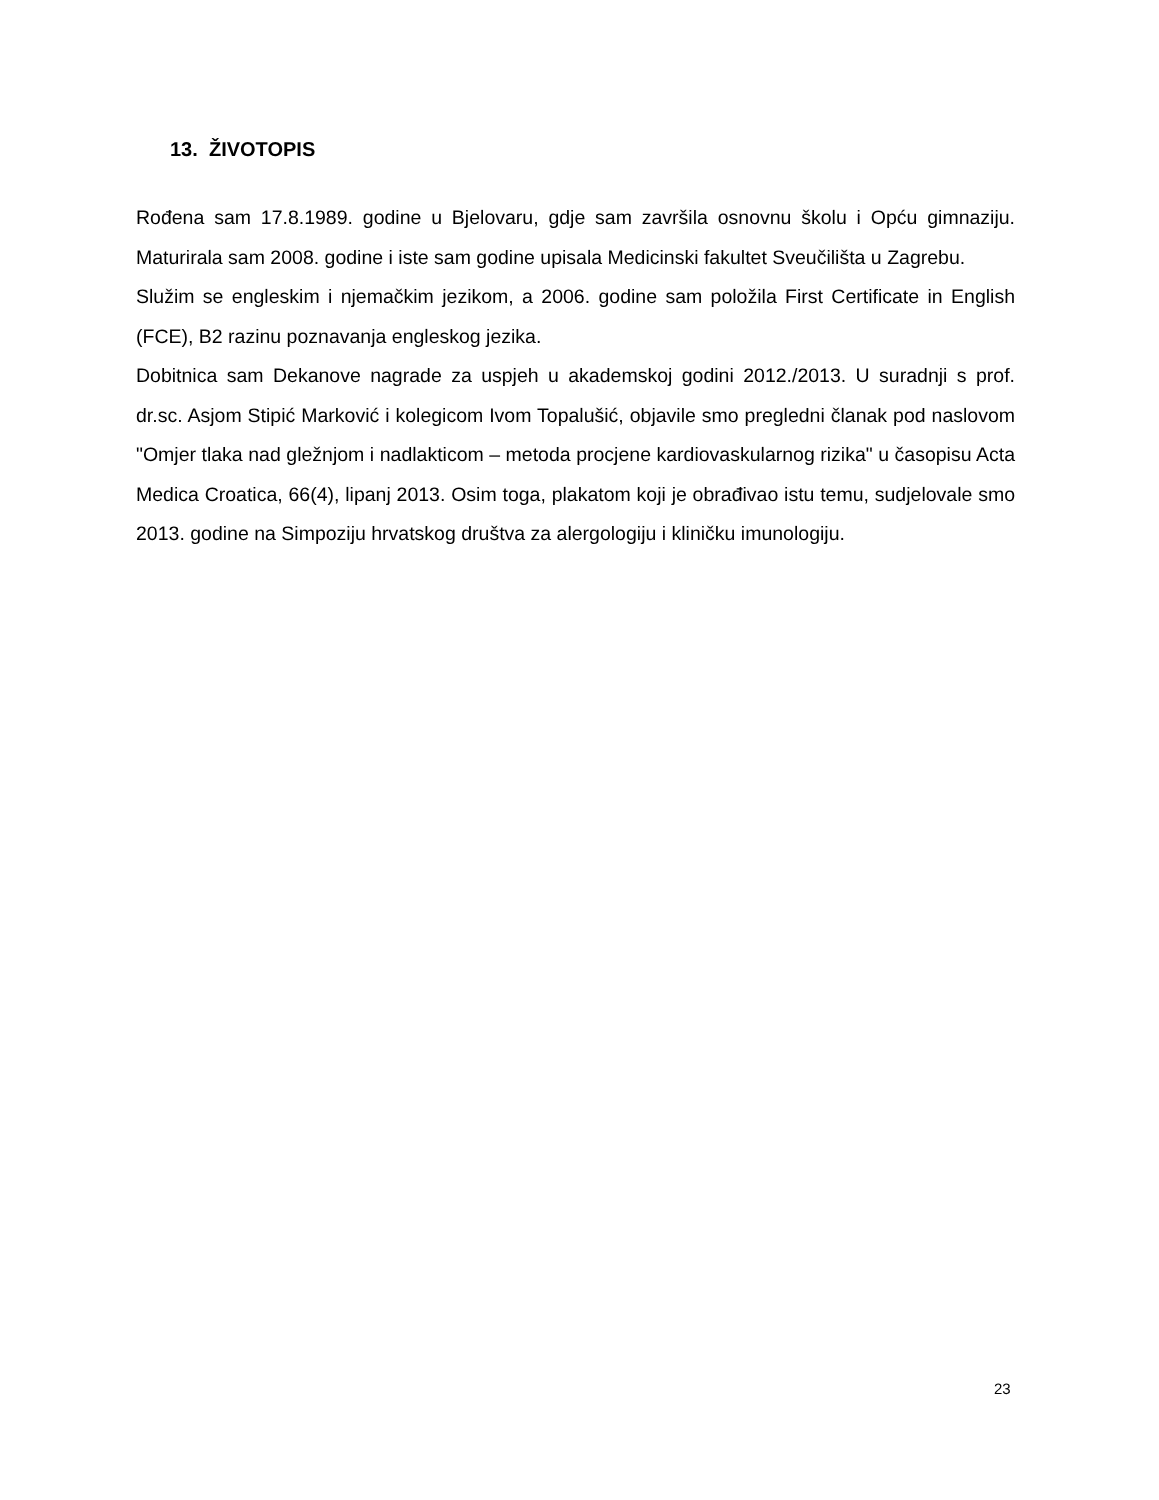13. ŽIVOTOPIS
Rođena sam 17.8.1989. godine u Bjelovaru, gdje sam završila osnovnu školu i Opću gimnaziju. Maturirala sam 2008. godine i iste sam godine upisala Medicinski fakultet Sveučilišta u Zagrebu.
Služim se engleskim i njemačkim jezikom, a 2006. godine sam položila First Certificate in English (FCE), B2 razinu poznavanja engleskog jezika.
Dobitnica sam Dekanove nagrade za uspjeh u akademskoj godini 2012./2013. U suradnji s prof. dr.sc. Asjom Stipić Marković i kolegicom Ivom Topalušić, objavile smo pregledni članak pod naslovom "Omjer tlaka nad gležnjom i nadlakticom – metoda procjene kardiovaskularnog rizika" u časopisu Acta Medica Croatica, 66(4), lipanj 2013. Osim toga, plakatom koji je obrađivao istu temu, sudjelovale smo 2013. godine na Simpoziju hrvatskog društva za alergologiju i kliničku imunologiju.
23